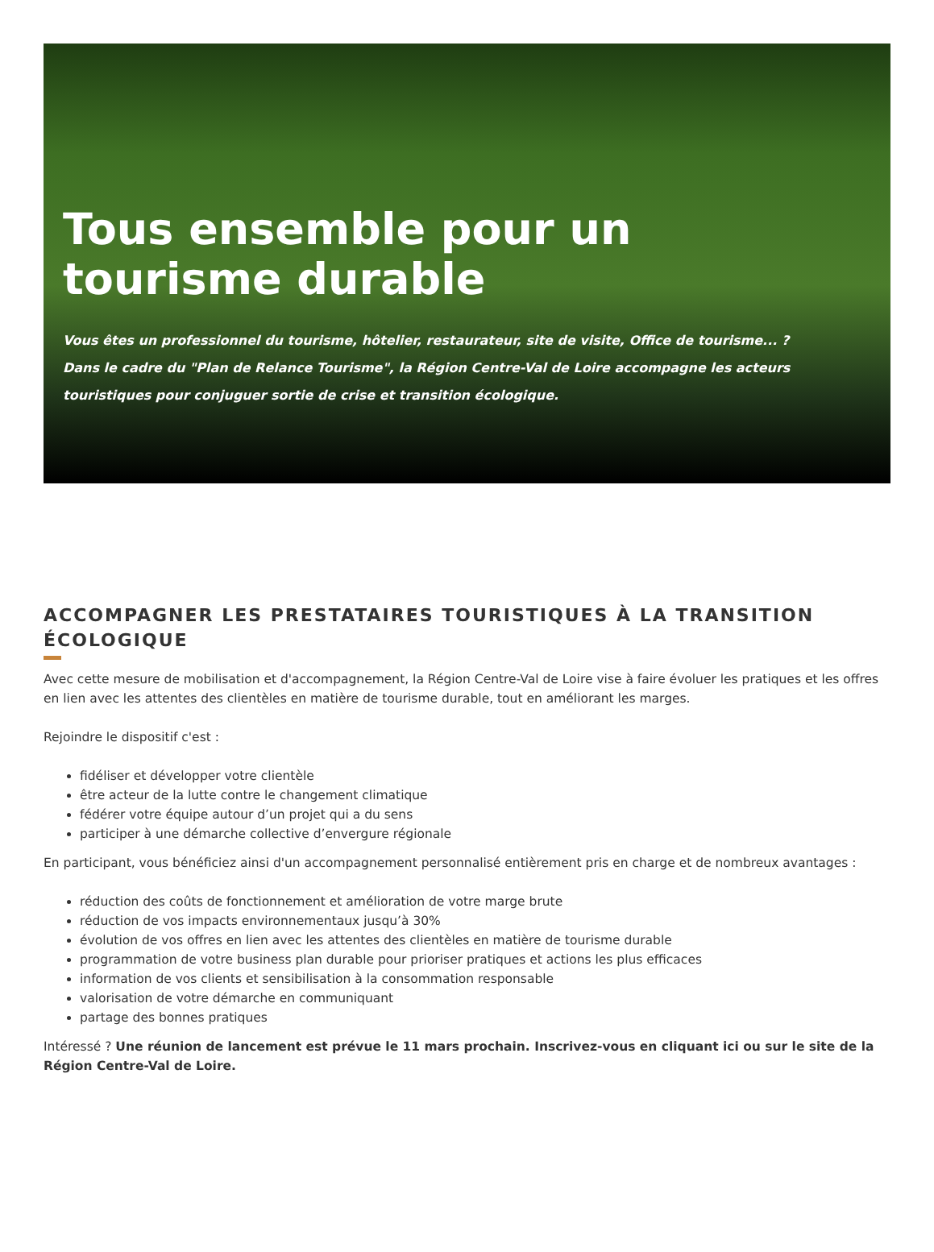Tous ensemble pour un tourisme durable
Vous êtes un professionnel du tourisme, hôtelier, restaurateur, site de visite, Office de tourisme... ?
Dans le cadre du "Plan de Relance Tourisme", la Région Centre-Val de Loire accompagne les acteurs touristiques pour conjuguer sortie de crise et transition écologique.
ACCOMPAGNER LES PRESTATAIRES TOURISTIQUES À LA TRANSITION ÉCOLOGIQUE
Avec cette mesure de mobilisation et d'accompagnement, la Région Centre-Val de Loire vise à faire évoluer les pratiques et les offres en lien avec les attentes des clientèles en matière de tourisme durable, tout en améliorant les marges.
Rejoindre le dispositif c'est :
fidéliser et développer votre clientèle
être acteur de la lutte contre le changement climatique
fédérer votre équipe autour d’un projet qui a du sens
participer à une démarche collective d’envergure régionale
En participant, vous bénéficiez ainsi d'un accompagnement personnalisé entièrement pris en charge et de nombreux avantages :
réduction des coûts de fonctionnement et amélioration de votre marge brute
réduction de vos impacts environnementaux jusqu’à 30%
évolution de vos offres en lien avec les attentes des clientèles en matière de tourisme durable
programmation de votre business plan durable pour prioriser pratiques et actions les plus efficaces
information de vos clients et sensibilisation à la consommation responsable
valorisation de votre démarche en communiquant
partage des bonnes pratiques
Intéressé ? Une réunion de lancement est prévue le 11 mars prochain. Inscrivez-vous en cliquant ici ou sur le site de la Région Centre-Val de Loire.